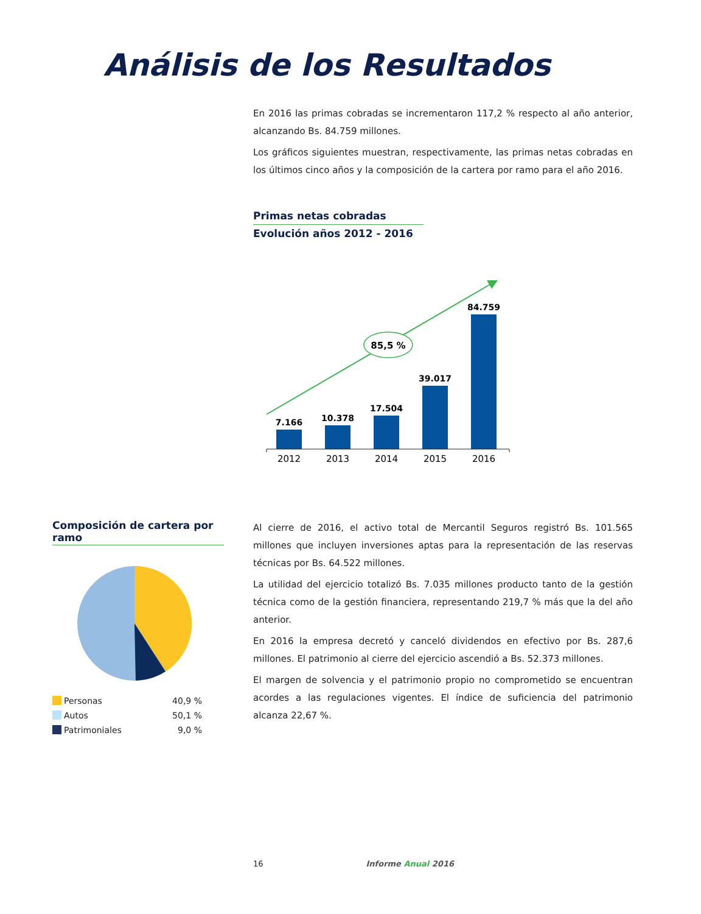Análisis de los Resultados
En 2016 las primas cobradas se incrementaron 117,2 % respecto al año anterior, alcanzando Bs. 84.759 millones.
Los gráficos siguientes muestran, respectivamente, las primas netas cobradas en los últimos cinco años y la composición de la cartera por ramo para el año 2016.
Primas netas cobradas
Evolución años 2012 - 2016
85,5 %
7.166
10.378
17.504
39.017
84.759
2012
2013
2014
2015
2016
Composición de cartera por ramo
Personas 40,9 %
Autos 50,1 %
Patrimoniales 9,0 %
Al cierre de 2016, el activo total de Mercantil Seguros registró Bs. 101.565 millones que incluyen inversiones aptas para la representación de las reservas técnicas por Bs. 64.522 millones.
La utilidad del ejercicio totalizó Bs. 7.035 millones producto tanto de la gestión técnica como de la gestión financiera, representando 219,7 % más que la del año anterior.
En 2016 la empresa decretó y canceló dividendos en efectivo por Bs. 287,6 millones. El patrimonio al cierre del ejercicio ascendió a Bs. 52.373 millones.
El margen de solvencia y el patrimonio propio no comprometido se encuentran acordes a las regulaciones vigentes. El índice de suficiencia del patrimonio alcanza 22,67 %.
16 Informe Anual 2016